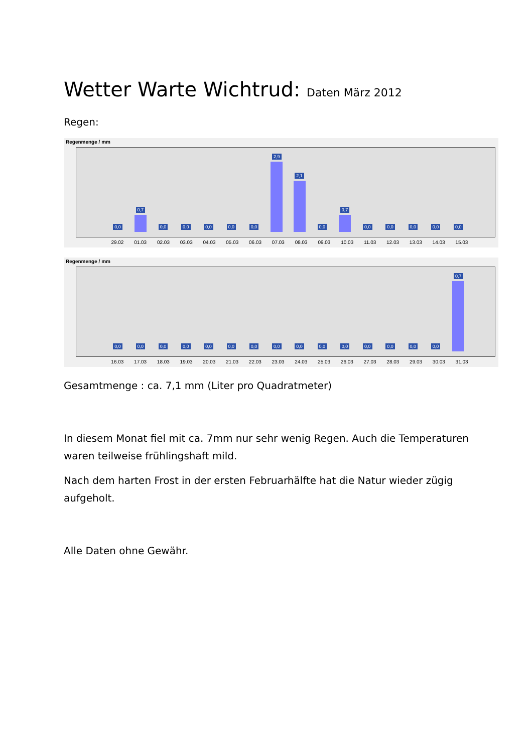Wetter Warte Wichtrud: Daten März 2012
Regen:
Regenmenge / mm
0,0
0,7
0,0
0,0
0,0
0,0
0,0
2,9
2,1
0,0
0,7
0,0
0,0
0,0
0,0
0,0
29.02 01.03 02.03 03.03 04.03 05.03 06.03 07.03 08.03 09.03 10.03 11.03 12.03 13.03 14.03 15.03
Regenmenge / mm
0,0
0,0
0,0
0,0
0,0
0,0
0,0
0,0
0,0
0,0
0,0
0,0
0,0
0,0
0,0
0,7
16.03 17.03 18.03 19.03 20.03 21.03 22.03 23.03 24.03 25.03 26.03 27.03 28.03 29.03 30.03 31.03
Gesamtmenge : ca. 7,1 mm (Liter pro Quadratmeter)
In diesem Monat fiel mit ca. 7mm nur sehr wenig Regen. Auch die Temperaturen waren teilweise frühlingshaft mild.
Nach dem harten Frost in der ersten Februarhälfte hat die Natur wieder zügig aufgeholt.
Alle Daten ohne Gewähr.